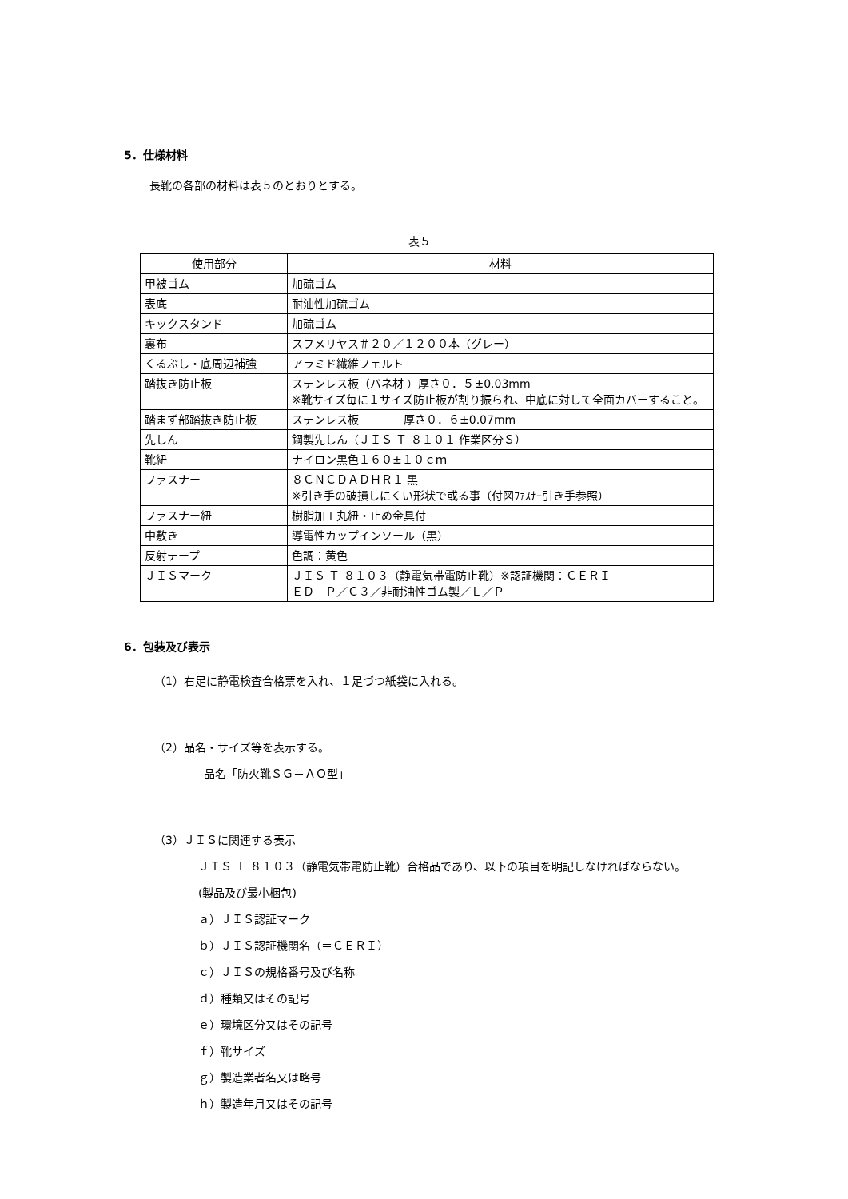5．仕様材料
長靴の各部の材料は表５のとおりとする。
表５
| 使用部分 | 材料 |
| 甲被ゴム | 加硫ゴム |
| 表底 | 耐油性加硫ゴム |
| キックスタンド | 加硫ゴム |
| 裏布 | スフメリヤス＃２０／１２００本（グレー） |
| くるぶし・底周辺補強 | アラミド繊維フェルト |
| 踏抜き防止板 | ステンレス板（バネ材 ）厚さ０．５±0.03mm ※靴サイズ毎に１サイズ防止板が割り振られ、中底に対して全面カバーすること。 |
| 踏まず部踏抜き防止板 | ステンレス板 厚さ０．６±0.07mm |
| 先しん | 鋼製先しん（ＪＩＳ Ｔ ８１０１ 作業区分Ｓ） |
| 靴紐 | ナイロン黒色１６０±１０ｃｍ |
| ファスナー | ８ＣＮＣＤＡＤＨＲ１ 黒 ※引き手の破損しにくい形状で或る事（付図ﾌｧｽﾅｰ引き手参照） |
| ファスナー紐 | 樹脂加工丸紐・止め金具付 |
| 中敷き | 導電性カップインソール（黒） |
| 反射テープ | 色調：黄色 |
| ＪＩＳマーク | ＪＩＳ Ｔ ８１０３（静電気帯電防止靴）※認証機関：ＣＥＲＩ ＥＤ－Ｐ／Ｃ３／非耐油性ゴム製／Ｌ／Ｐ |
6．包装及び表示
（1）右足に静電検査合格票を入れ、１足づつ紙袋に入れる。
（2）品名・サイズ等を表示する。
品名「防火靴ＳＧ－ＡＯ型」
（3）ＪＩＳに関連する表示
ＪＩＳ Ｔ ８１０３（静電気帯電防止靴）合格品であり、以下の項目を明記しなければならない。
(製品及び最小梱包)
ａ）ＪＩＳ認証マーク
ｂ）ＪＩＳ認証機関名（＝ＣＥＲＩ）
ｃ）ＪＩＳの規格番号及び名称
ｄ）種類又はその記号
ｅ）環境区分又はその記号
ｆ）靴サイズ
ｇ）製造業者名又は略号
ｈ）製造年月又はその記号